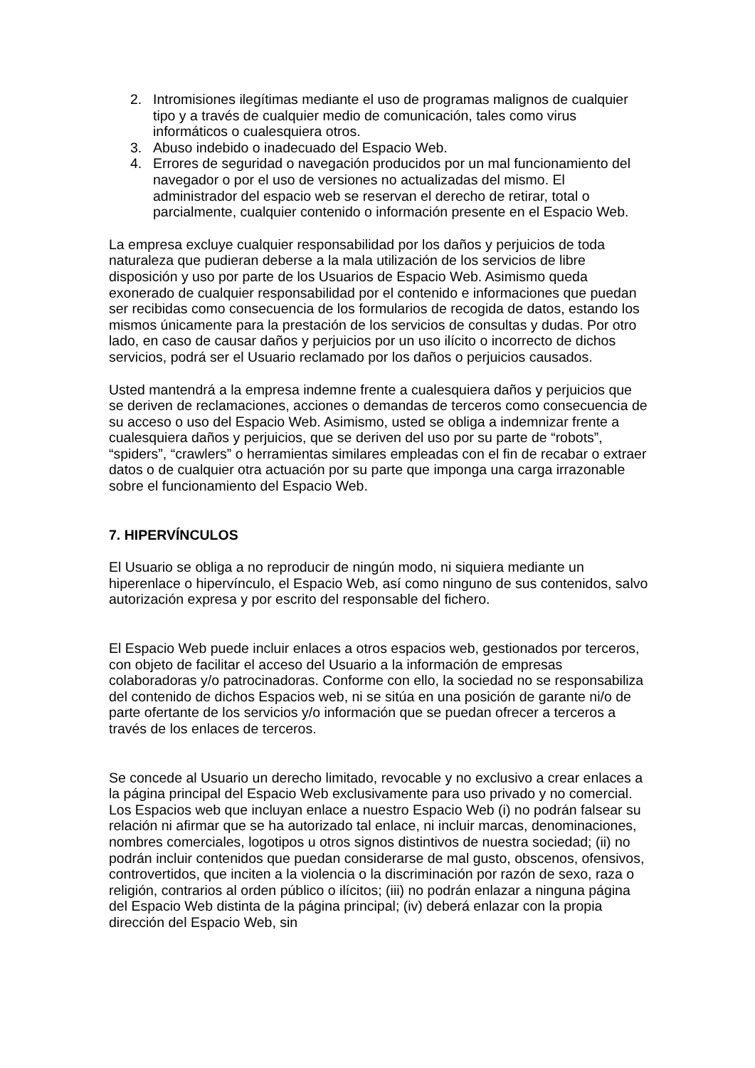2. Intromisiones ilegítimas mediante el uso de programas malignos de cualquier tipo y a través de cualquier medio de comunicación, tales como virus informáticos o cualesquiera otros.
3. Abuso indebido o inadecuado del Espacio Web.
4. Errores de seguridad o navegación producidos por un mal funcionamiento del navegador o por el uso de versiones no actualizadas del mismo. El administrador del espacio web se reservan el derecho de retirar, total o parcialmente, cualquier contenido o información presente en el Espacio Web.
La empresa excluye cualquier responsabilidad por los daños y perjuicios de toda naturaleza que pudieran deberse a la mala utilización de los servicios de libre disposición y uso por parte de los Usuarios de Espacio Web. Asimismo queda exonerado de cualquier responsabilidad por el contenido e informaciones que puedan ser recibidas como consecuencia de los formularios de recogida de datos, estando los mismos únicamente para la prestación de los servicios de consultas y dudas. Por otro lado, en caso de causar daños y perjuicios por un uso ilícito o incorrecto de dichos servicios, podrá ser el Usuario reclamado por los daños o perjuicios causados.
Usted mantendrá a la empresa indemne frente a cualesquiera daños y perjuicios que se deriven de reclamaciones, acciones o demandas de terceros como consecuencia de su acceso o uso del Espacio Web. Asimismo, usted se obliga a indemnizar frente a cualesquiera daños y perjuicios, que se deriven del uso por su parte de “robots”, “spiders”, “crawlers” o herramientas similares empleadas con el fin de recabar o extraer datos o de cualquier otra actuación por su parte que imponga una carga irrazonable sobre el funcionamiento del Espacio Web.
7. HIPERVÍNCULOS
El Usuario se obliga a no reproducir de ningún modo, ni siquiera mediante un hiperenlace o hipervínculo, el Espacio Web, así como ninguno de sus contenidos, salvo autorización expresa y por escrito del responsable del fichero.
El Espacio Web puede incluir enlaces a otros espacios web, gestionados por terceros, con objeto de facilitar el acceso del Usuario a la información de empresas colaboradoras y/o patrocinadoras. Conforme con ello, la sociedad no se responsabiliza del contenido de dichos Espacios web, ni se sitúa en una posición de garante ni/o de parte ofertante de los servicios y/o información que se puedan ofrecer a terceros a través de los enlaces de terceros.
Se concede al Usuario un derecho limitado, revocable y no exclusivo a crear enlaces a la página principal del Espacio Web exclusivamente para uso privado y no comercial. Los Espacios web que incluyan enlace a nuestro Espacio Web (i) no podrán falsear su relación ni afirmar que se ha autorizado tal enlace, ni incluir marcas, denominaciones, nombres comerciales, logotipos u otros signos distintivos de nuestra sociedad; (ii) no podrán incluir contenidos que puedan considerarse de mal gusto, obscenos, ofensivos, controvertidos, que inciten a la violencia o la discriminación por razón de sexo, raza o religión, contrarios al orden público o ilícitos; (iii) no podrán enlazar a ninguna página del Espacio Web distinta de la página principal; (iv) deberá enlazar con la propia dirección del Espacio Web, sin